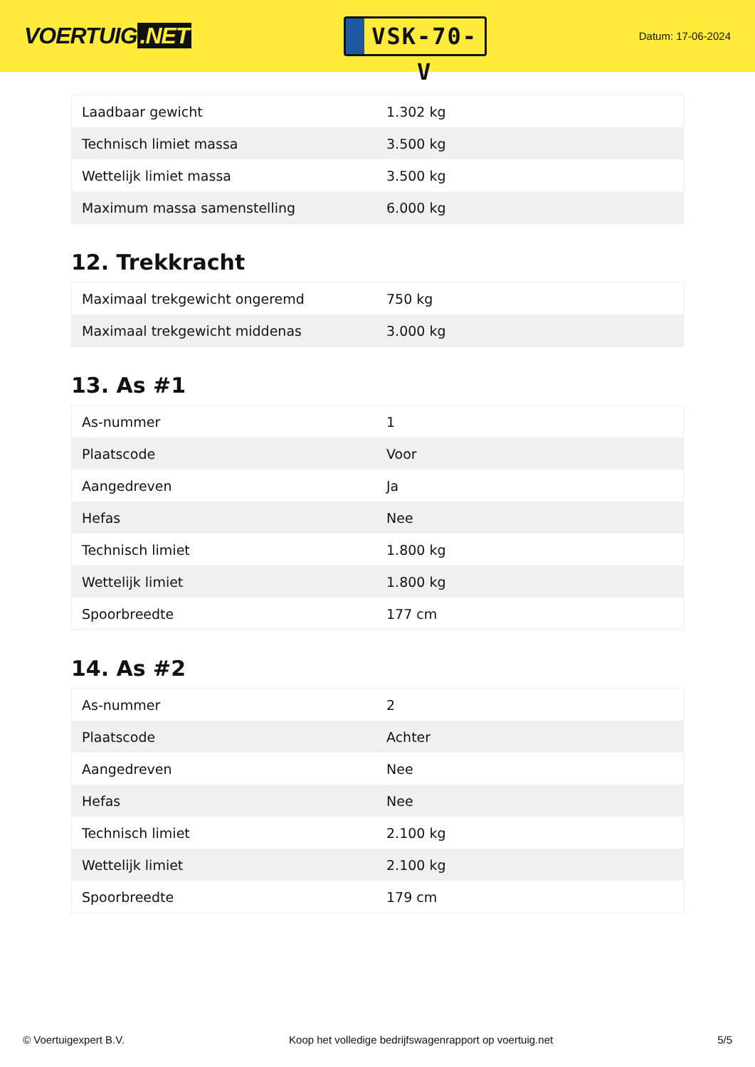VOERTUIG.NET
VSK-70-V
Datum: 17-06-2024
| Laadbaar gewicht | 1.302 kg |
| Technisch limiet massa | 3.500 kg |
| Wettelijk limiet massa | 3.500 kg |
| Maximum massa samenstelling | 6.000 kg |
12. Trekkracht
| Maximaal trekgewicht ongeremd | 750 kg |
| Maximaal trekgewicht middenas | 3.000 kg |
13. As #1
| As-nummer | 1 |
| Plaatscode | Voor |
| Aangedreven | Ja |
| Hefas | Nee |
| Technisch limiet | 1.800 kg |
| Wettelijk limiet | 1.800 kg |
| Spoorbreedte | 177 cm |
14. As #2
| As-nummer | 2 |
| Plaatscode | Achter |
| Aangedreven | Nee |
| Hefas | Nee |
| Technisch limiet | 2.100 kg |
| Wettelijk limiet | 2.100 kg |
| Spoorbreedte | 179 cm |
© Voertuigexpert B.V. Koop het volledige bedrijfswagenrapport op voertuig.net 5/5